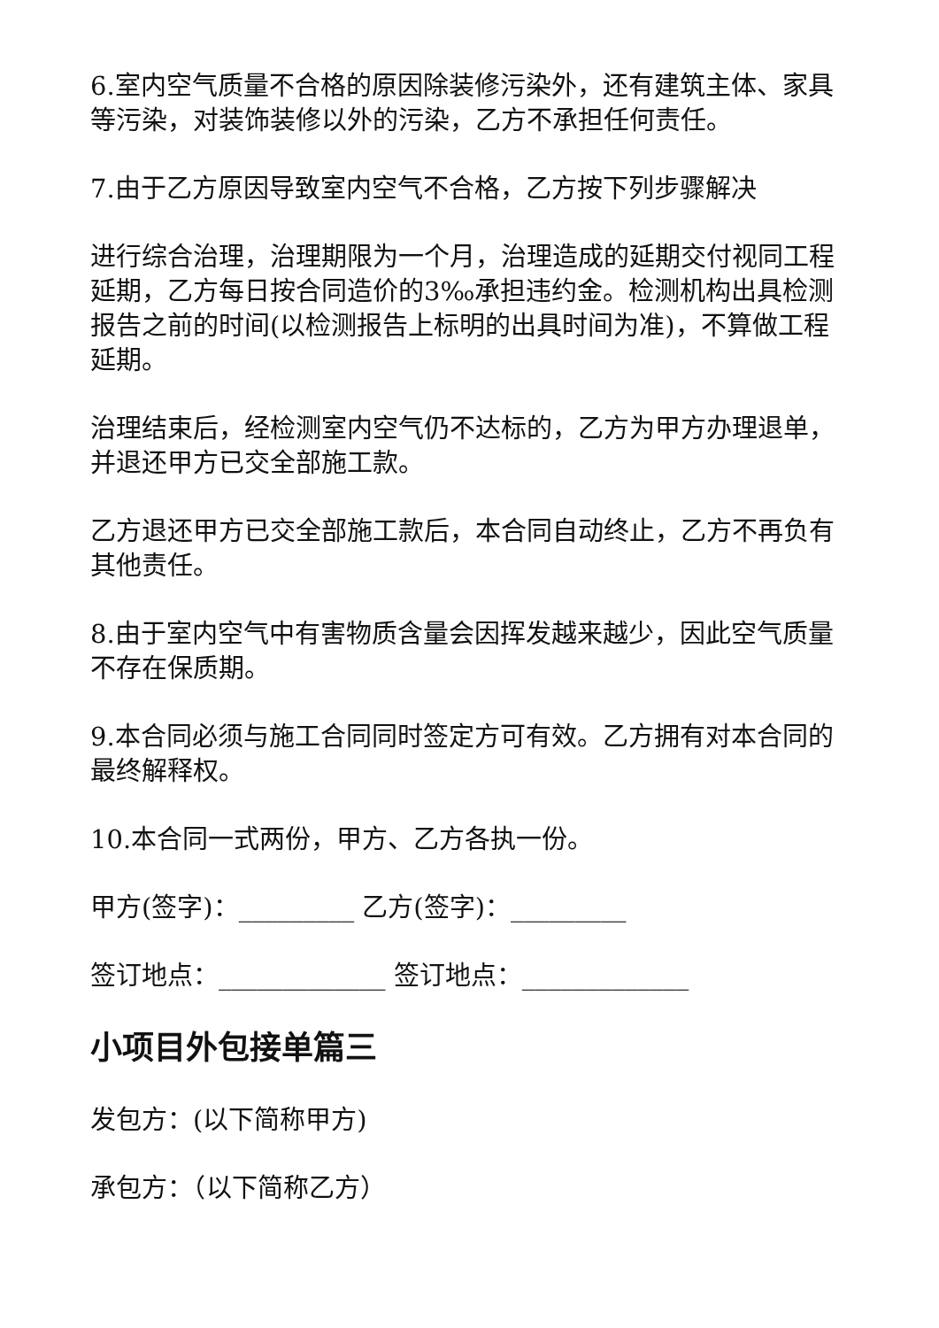6.室内空气质量不合格的原因除装修污染外，还有建筑主体、家具等污染，对装饰装修以外的污染，乙方不承担任何责任。
7.由于乙方原因导致室内空气不合格，乙方按下列步骤解决
进行综合治理，治理期限为一个月，治理造成的延期交付视同工程延期，乙方每日按合同造价的3‰承担违约金。检测机构出具检测报告之前的时间(以检测报告上标明的出具时间为准)，不算做工程延期。
治理结束后，经检测室内空气仍不达标的，乙方为甲方办理退单，并退还甲方已交全部施工款。
乙方退还甲方已交全部施工款后，本合同自动终止，乙方不再负有其他责任。
8.由于室内空气中有害物质含量会因挥发越来越少，因此空气质量不存在保质期。
9.本合同必须与施工合同同时签定方可有效。乙方拥有对本合同的最终解释权。
10.本合同一式两份，甲方、乙方各执一份。
甲方(签字)：_________ 乙方(签字)：_________
签订地点：_____________ 签订地点：_____________
小项目外包接单篇三
发包方：(以下简称甲方)
承包方：（以下简称乙方）